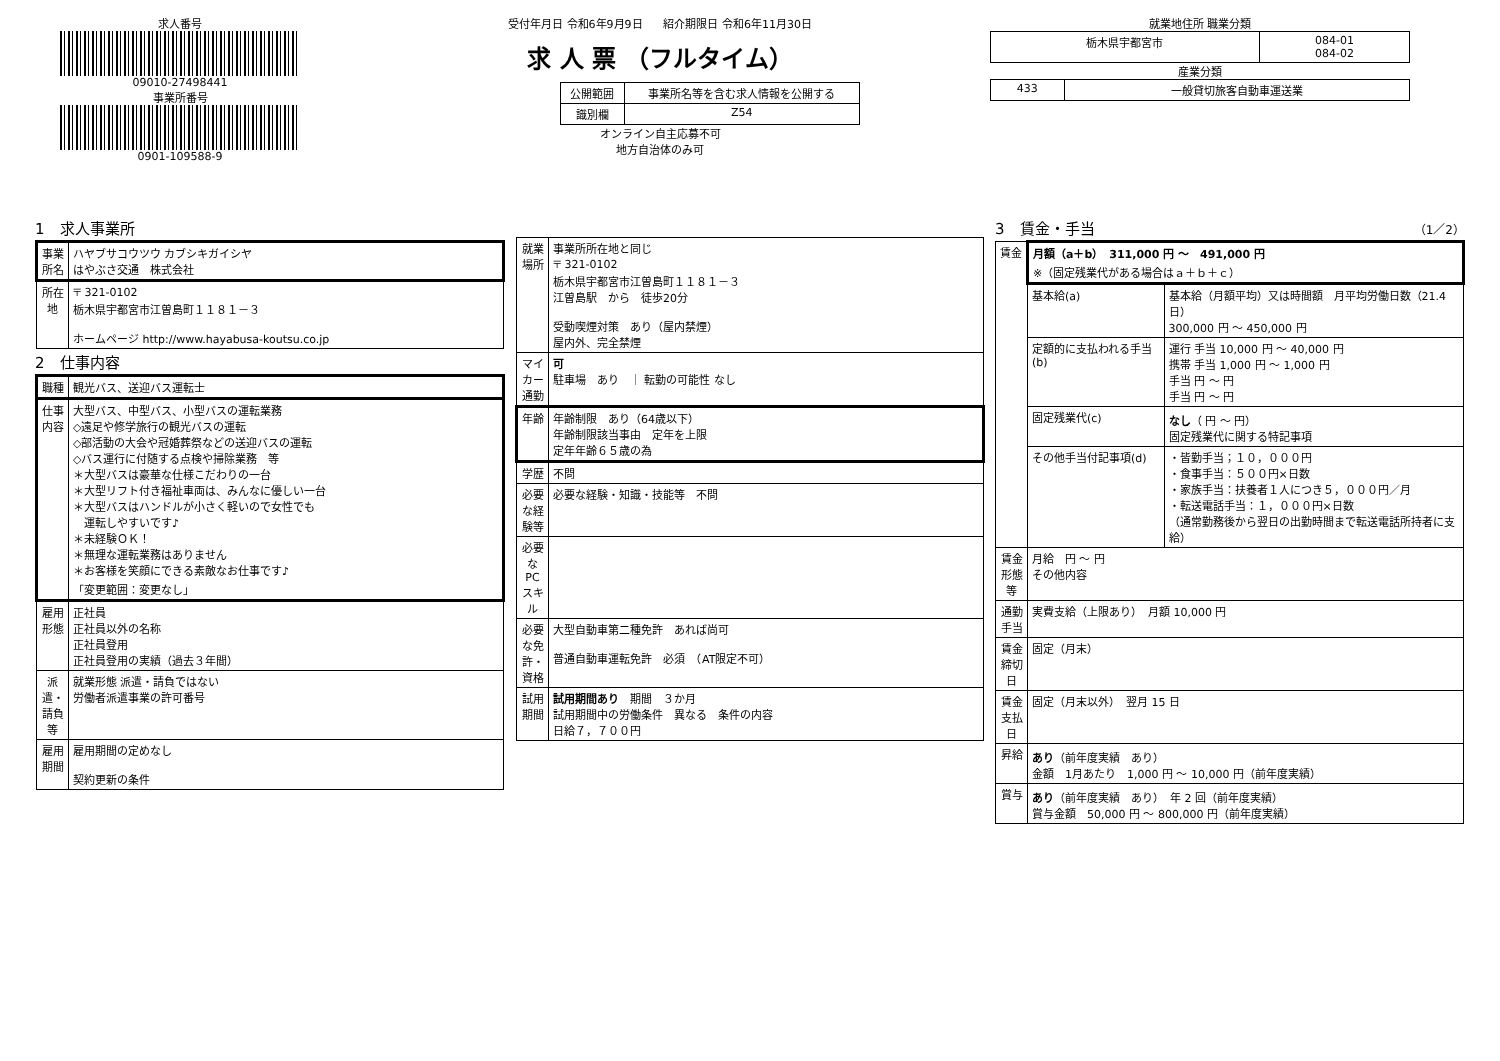求人番号
09010-27498441
事業所番号
0901-109588-9
受付年月日 令和6年9月9日 紹介期限日 令和6年11月30日
求 人 票 （フルタイム）
| 公開範囲 | 事業所名等を含む求人情報を公開する |
| 識別欄 | Z54 |
オンライン自主応募不可
地方自治体のみ可
就業地住所 職業分類
| 栃木県宇都宮市 | 084-01 084-02 |
産業分類
| 433 | 一般貸切旅客自動車運送業 |
1　求人事業所
| 事業所名 | ハヤブサコウツウ カブシキガイシヤ はやぶさ交通 株式会社 |
| 所在地 | 〒 321-0102 栃木県宇都宮市江曽島町１１８１－３ ホームページ http://www.hayabusa-koutsu.co.jp |
2　仕事内容
| 職種 | 観光バス、送迎バス運転士 |
| 仕事内容 | 大型バス、中型バス、小型バスの運転業務 ◇遠足や修学旅行の観光バスの運転 ◇部活動の大会や冠婚葬祭などの送迎バスの運転 ◇バス運行に付随する点検や掃除業務 等 ＊大型バスは豪華な仕様こだわりの一台 ＊大型リフト付き福祉車両は、みんなに優しい一台 ＊大型バスはハンドルが小さく軽いので女性でも 運転しやすいです♪ ＊未経験ＯＫ！ ＊無理な運転業務はありません ＊お客様を笑顔にできる素敵なお仕事です♪ 「変更範囲：変更なし」 |
| 雇用形態 | 正社員 正社員以外の名称 正社員登用 正社員登用の実績（過去３年間） |
| 派遣・請負等 | 就業形態 派遣・請負ではない 労働者派遣事業の許可番号 |
| 雇用期間 | 雇用期間の定めなし 契約更新の条件 |
| 就業場所 | 事業所所在地と同じ 〒 321-0102 栃木県宇都宮市江曽島町１１８１－３ 江曽島駅 から 徒歩20分 受動喫煙対策 あり（屋内禁煙） 屋内外、完全禁煙 |
| マイカー通勤 | 可 駐車場 あり ｜ 転勤の可能性 なし |
| 年齢 | 年齢制限 あり（64歳以下） 年齢制限該当事由 定年を上限 定年年齢６５歳の為 |
| 学歴 | 不問 |
| 必要な経験等 | 必要な経験・知識・技能等 不問 |
| 必要なPCスキル | |
| 必要な免許・資格 | 大型自動車第二種免許 あれば尚可 普通自動車運転免許 必須 （AT限定不可） |
| 試用期間 | 試用期間あり 期間 ３か月 試用期間中の労働条件 異なる 条件の内容 日給７，７００円 |
3　賃金・手当 （1／2）
| 賃金 | 月額（a＋b） 311,000 円 ～ 491,000 円 ※（固定残業代がある場合はａ＋ｂ＋ｃ） | |
| | 基本給(a) | 基本給（月額平均）又は時間額 月平均労働日数（21.4 日） 300,000 円 ～ 450,000 円 |
| | 定額的に支払われる手当(b) | 運行 手当 10,000 円 ～ 40,000 円 携帯 手当 1,000 円 ～ 1,000 円 手当 円 ～ 円 手当 円 ～ 円 |
| | 固定残業代(c) | なし （ 円 ～ 円） 固定残業代に関する特記事項 |
| | その他手当付記事項(d) | ・皆勤手当；１０，０００円 ・食事手当：５００円×日数 ・家族手当：扶養者１人につき５，０００円／月 ・転送電話手当：１，０００円×日数 （通常勤務後から翌日の出勤時間まで転送電話所持者に支給） |
| 賃金形態等 | 月給 円 ～ 円 その他内容 | |
| 通勤手当 | 実費支給（上限あり） 月額 10,000 円 | |
| 賃金締切日 | 固定（月末） | |
| 賃金支払日 | 固定（月末以外） 翌月 15 日 | |
| 昇給 | あり （前年度実績 あり） 金額 1月あたり 1,000 円 ～ 10,000 円（前年度実績） | |
| 賞与 | あり （前年度実績 あり） 年 2 回（前年度実績） 賞与金額 50,000 円 ～ 800,000 円（前年度実績） | |